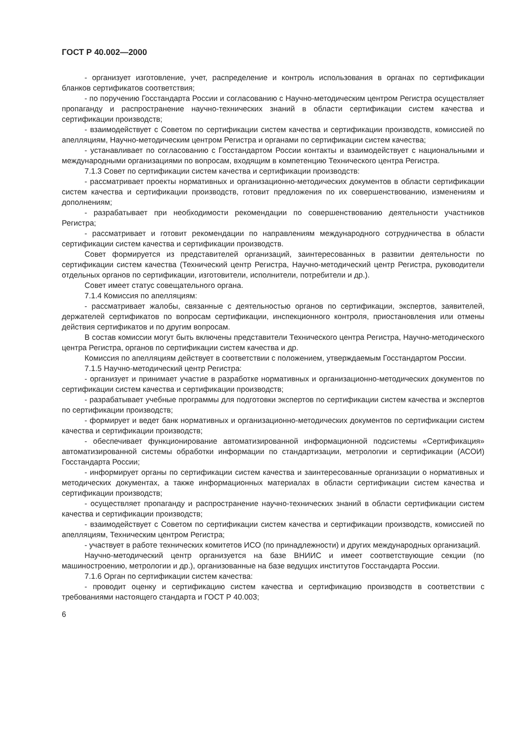ГОСТ Р 40.002—2000
- организует изготовление, учет, распределение и контроль использования в органах по сертификации бланков сертификатов соответствия;
- по поручению Госстандарта России и согласованию с Научно-методическим центром Регистра осуществляет пропаганду и распространение научно-технических знаний в области сертификации систем качества и сертификации производств;
- взаимодействует с Советом по сертификации систем качества и сертификации производств, комиссией по апелляциям, Научно-методическим центром Регистра и органами по сертификации систем качества;
- устанавливает по согласованию с Госстандартом России контакты и взаимодействует с национальными и международными организациями по вопросам, входящим в компетенцию Технического центра Регистра.
7.1.3 Совет по сертификации систем качества и сертификации производств:
- рассматривает проекты нормативных и организационно-методических документов в области сертификации систем качества и сертификации производств, готовит предложения по их совершенствованию, изменениям и дополнениям;
- разрабатывает при необходимости рекомендации по совершенствованию деятельности участников Регистра;
- рассматривает и готовит рекомендации по направлениям международного сотрудничества в области сертификации систем качества и сертификации производств.
Совет формируется из представителей организаций, заинтересованных в развитии деятельности по сертификации систем качества (Технический центр Регистра, Научно-методический центр Регистра, руководители отдельных органов по сертификации, изготовители, исполнители, потребители и др.).
Совет имеет статус совещательного органа.
7.1.4 Комиссия по апелляциям:
- рассматривает жалобы, связанные с деятельностью органов по сертификации, экспертов, заявителей, держателей сертификатов по вопросам сертификации, инспекционного контроля, приостановления или отмены действия сертификатов и по другим вопросам.
В состав комиссии могут быть включены представители Технического центра Регистра, Научно-методического центра Регистра, органов по сертификации систем качества и др.
Комиссия по апелляциям действует в соответствии с положением, утверждаемым Госстандартом России.
7.1.5 Научно-методический центр Регистра:
- организует и принимает участие в разработке нормативных и организационно-методических документов по сертификации систем качества и сертификации производств;
- разрабатывает учебные программы для подготовки экспертов по сертификации систем качества и экспертов по сертификации производств;
- формирует и ведет банк нормативных и организационно-методических документов по сертификации систем качества и сертификации производств;
- обеспечивает функционирование автоматизированной информационной подсистемы «Сертификация» автоматизированной системы обработки информации по стандартизации, метрологии и сертификации (АСОИ) Госстандарта России;
- информирует органы по сертификации систем качества и заинтересованные организации о нормативных и методических документах, а также информационных материалах в области сертификации систем качества и сертификации производств;
- осуществляет пропаганду и распространение научно-технических знаний в области сертификации систем качества и сертификации производств;
- взаимодействует с Советом по сертификации систем качества и сертификации производств, комиссией по апелляциям, Техническим центром Регистра;
- участвует в работе технических комитетов ИСО (по принадлежности) и других международных организаций.
Научно-методический центр организуется на базе ВНИИС и имеет соответствующие секции (по машиностроению, метрологии и др.), организованные на базе ведущих институтов Госстандарта России.
7.1.6 Орган по сертификации систем качества:
- проводит оценку и сертификацию систем качества и сертификацию производств в соответствии с требованиями настоящего стандарта и ГОСТ Р 40.003;
6